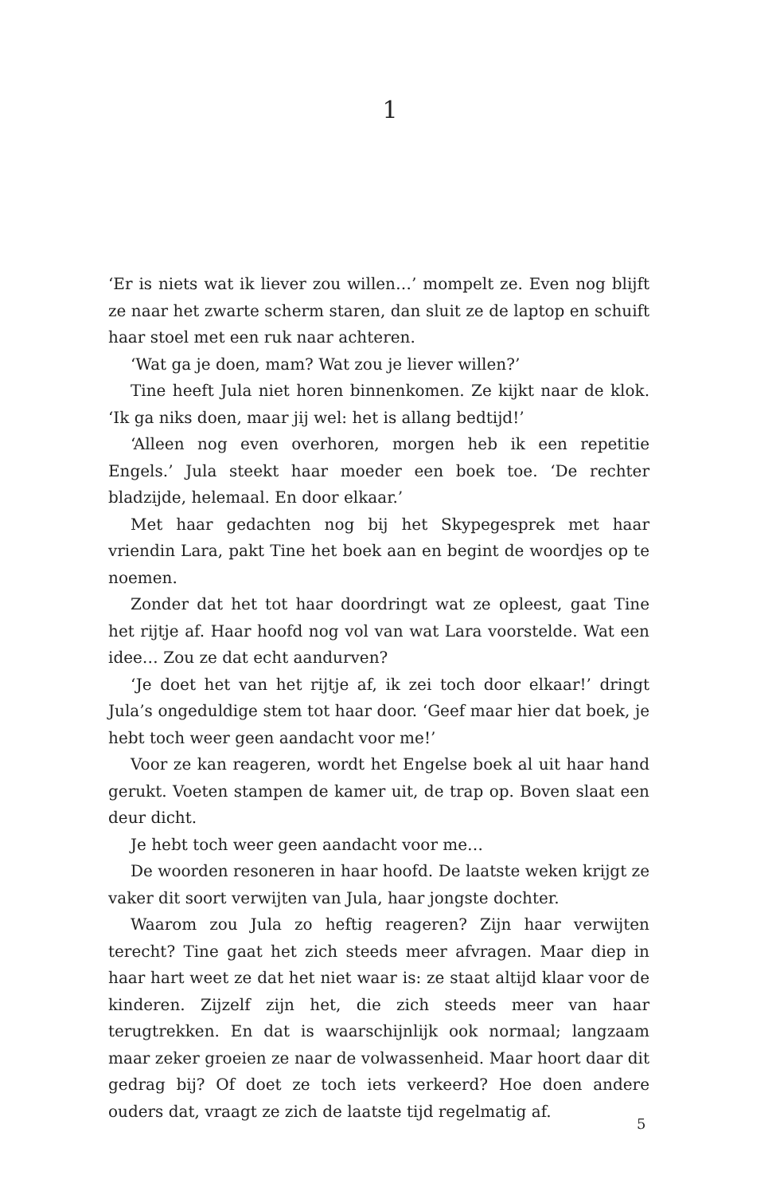1
‘Er is niets wat ik liever zou willen…’ mompelt ze. Even nog blijft ze naar het zwarte scherm staren, dan sluit ze de laptop en schuift haar stoel met een ruk naar achteren.
‘Wat ga je doen, mam? Wat zou je liever willen?’
Tine heeft Jula niet horen binnenkomen. Ze kijkt naar de klok. ‘Ik ga niks doen, maar jij wel: het is allang bedtijd!’
‘Alleen nog even overhoren, morgen heb ik een repetitie Engels.’ Jula steekt haar moeder een boek toe. ‘De rechter bladzijde, helemaal. En door elkaar.’
Met haar gedachten nog bij het Skypegesprek met haar vriendin Lara, pakt Tine het boek aan en begint de woordjes op te noemen.
Zonder dat het tot haar doordringt wat ze opleest, gaat Tine het rijtje af. Haar hoofd nog vol van wat Lara voorstelde. Wat een idee… Zou ze dat echt aandurven?
‘Je doet het van het rijtje af, ik zei toch door elkaar!’ dringt Jula’s ongeduldige stem tot haar door. ‘Geef maar hier dat boek, je hebt toch weer geen aandacht voor me!’
Voor ze kan reageren, wordt het Engelse boek al uit haar hand gerukt. Voeten stampen de kamer uit, de trap op. Boven slaat een deur dicht.
Je hebt toch weer geen aandacht voor me…
De woorden resoneren in haar hoofd. De laatste weken krijgt ze vaker dit soort verwijten van Jula, haar jongste dochter.
Waarom zou Jula zo heftig reageren? Zijn haar verwijten terecht? Tine gaat het zich steeds meer afvragen. Maar diep in haar hart weet ze dat het niet waar is: ze staat altijd klaar voor de kinderen. Zijzelf zijn het, die zich steeds meer van haar terugtrekken. En dat is waarschijnlijk ook normaal; langzaam maar zeker groeien ze naar de volwassenheid. Maar hoort daar dit gedrag bij? Of doet ze toch iets verkeerd? Hoe doen andere ouders dat, vraagt ze zich de laatste tijd regelmatig af.
5